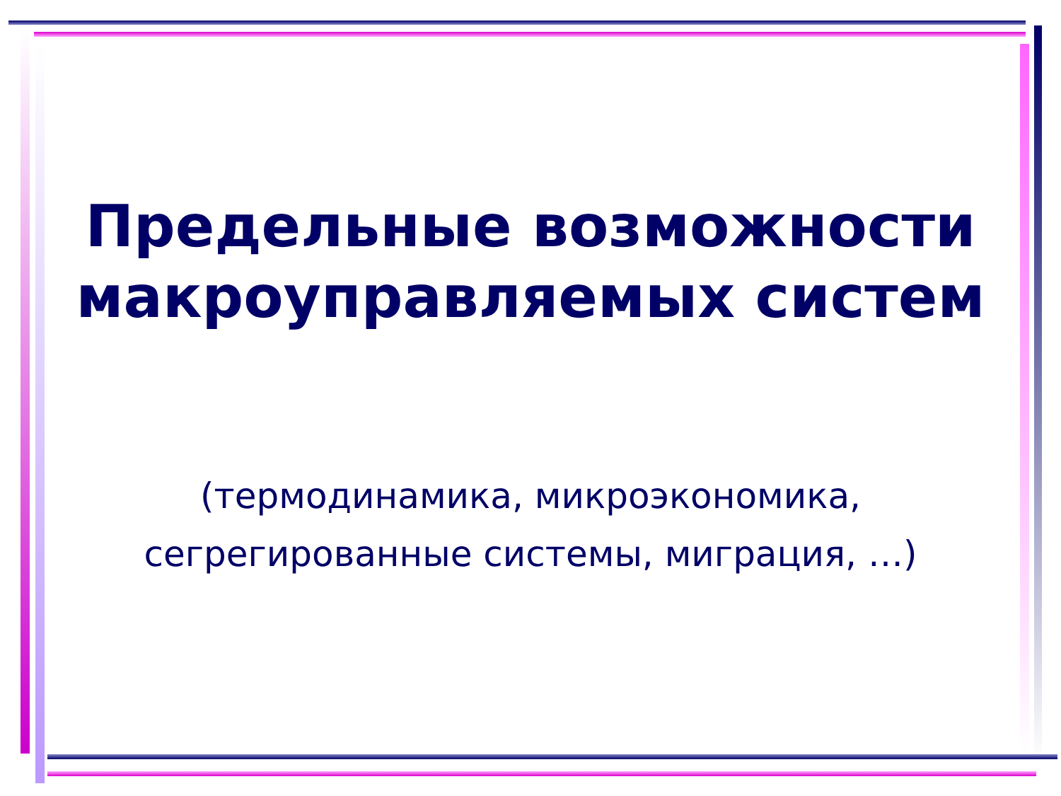Предельные возможности макроуправляемых систем
(термодинамика, микроэкономика, сегрегированные системы, миграция, …)